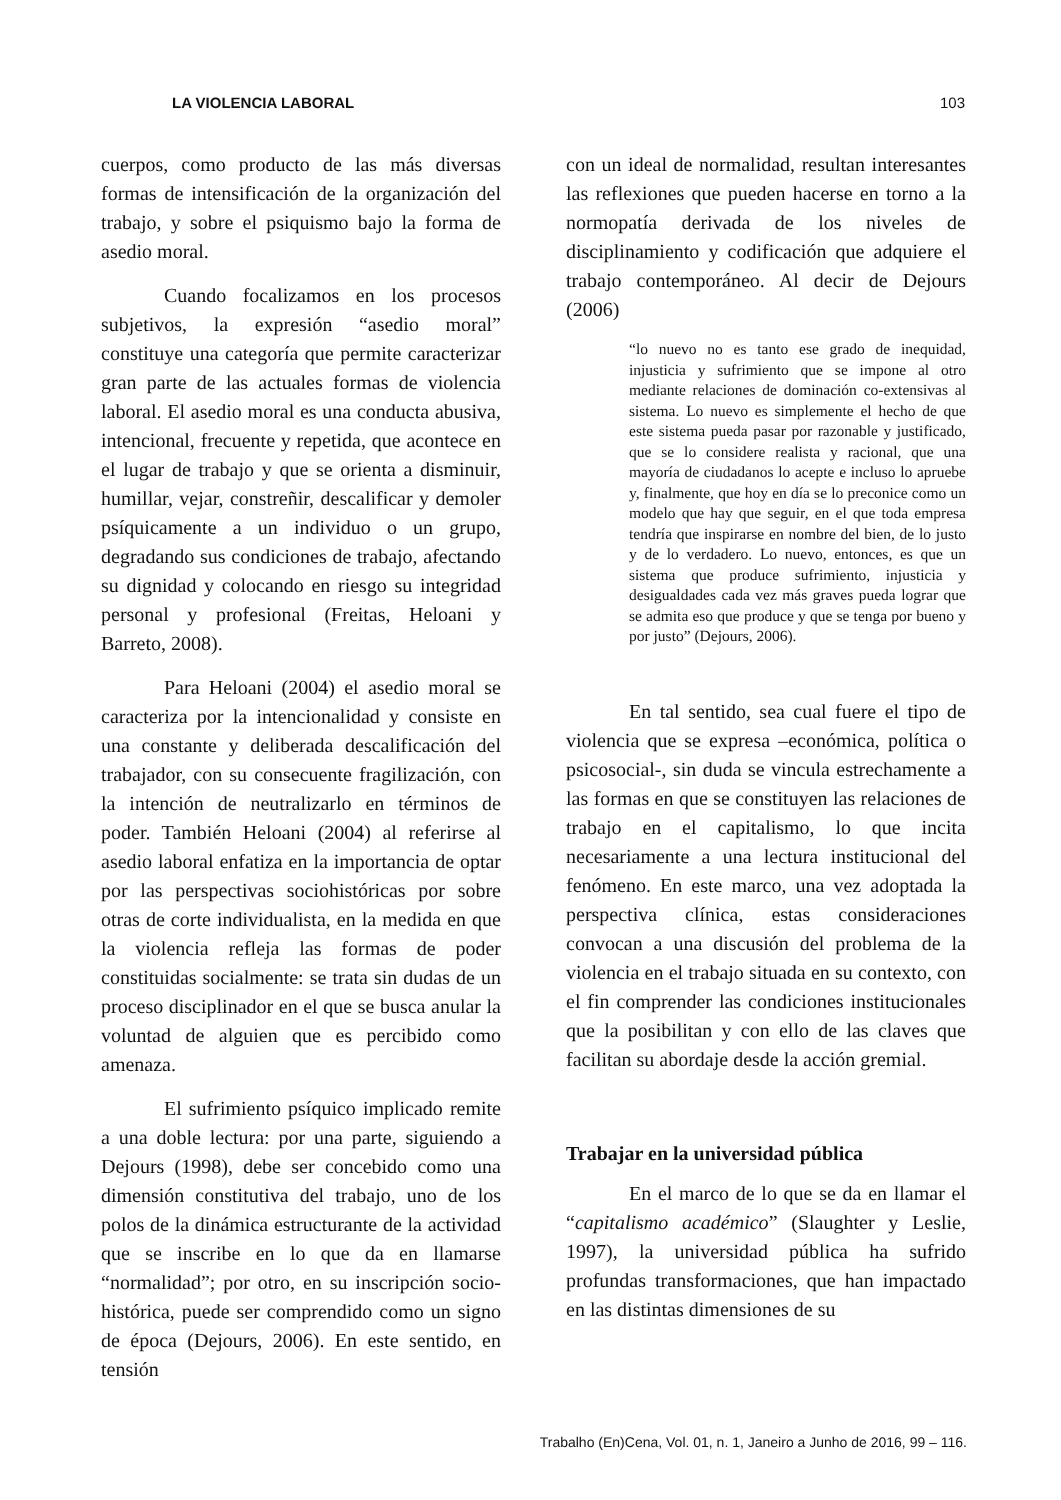LA VIOLENCIA LABORAL 103
cuerpos, como producto de las más diversas formas de intensificación de la organización del trabajo, y sobre el psiquismo bajo la forma de asedio moral.
Cuando focalizamos en los procesos subjetivos, la expresión “asedio moral” constituye una categoría que permite caracterizar gran parte de las actuales formas de violencia laboral. El asedio moral es una conducta abusiva, intencional, frecuente y repetida, que acontece en el lugar de trabajo y que se orienta a disminuir, humillar, vejar, constreñir, descalificar y demoler psíquicamente a un individuo o un grupo, degradando sus condiciones de trabajo, afectando su dignidad y colocando en riesgo su integridad personal y profesional (Freitas, Heloani y Barreto, 2008).
Para Heloani (2004) el asedio moral se caracteriza por la intencionalidad y consiste en una constante y deliberada descalificación del trabajador, con su consecuente fragilización, con la intención de neutralizarlo en términos de poder. También Heloani (2004) al referirse al asedio laboral enfatiza en la importancia de optar por las perspectivas sociohistóricas por sobre otras de corte individualista, en la medida en que la violencia refleja las formas de poder constituidas socialmente: se trata sin dudas de un proceso disciplinador en el que se busca anular la voluntad de alguien que es percibido como amenaza.
El sufrimiento psíquico implicado remite a una doble lectura: por una parte, siguiendo a Dejours (1998), debe ser concebido como una dimensión constitutiva del trabajo, uno de los polos de la dinámica estructurante de la actividad que se inscribe en lo que da en llamarse “normalidad”; por otro, en su inscripción socio-histórica, puede ser comprendido como un signo de época (Dejours, 2006). En este sentido, en tensión
con un ideal de normalidad, resultan interesantes las reflexiones que pueden hacerse en torno a la normopatía derivada de los niveles de disciplinamiento y codificación que adquiere el trabajo contemporáneo. Al decir de Dejours (2006)
“lo nuevo no es tanto ese grado de inequidad, injusticia y sufrimiento que se impone al otro mediante relaciones de dominación co-extensivas al sistema. Lo nuevo es simplemente el hecho de que este sistema pueda pasar por razonable y justificado, que se lo considere realista y racional, que una mayoría de ciudadanos lo acepte e incluso lo apruebe y, finalmente, que hoy en día se lo preconice como un modelo que hay que seguir, en el que toda empresa tendría que inspirarse en nombre del bien, de lo justo y de lo verdadero. Lo nuevo, entonces, es que un sistema que produce sufrimiento, injusticia y desigualdades cada vez más graves pueda lograr que se admita eso que produce y que se tenga por bueno y por justo” (Dejours, 2006).
En tal sentido, sea cual fuere el tipo de violencia que se expresa –económica, política o psicosocial-, sin duda se vincula estrechamente a las formas en que se constituyen las relaciones de trabajo en el capitalismo, lo que incita necesariamente a una lectura institucional del fenómeno. En este marco, una vez adoptada la perspectiva clínica, estas consideraciones convocan a una discusión del problema de la violencia en el trabajo situada en su contexto, con el fin comprender las condiciones institucionales que la posibilitan y con ello de las claves que facilitan su abordaje desde la acción gremial.
Trabajar en la universidad pública
En el marco de lo que se da en llamar el “capitalismo académico” (Slaughter y Leslie, 1997), la universidad pública ha sufrido profundas transformaciones, que han impactado en las distintas dimensiones de su
Trabalho (En)Cena, Vol. 01, n. 1, Janeiro a Junho de 2016, 99 – 116.